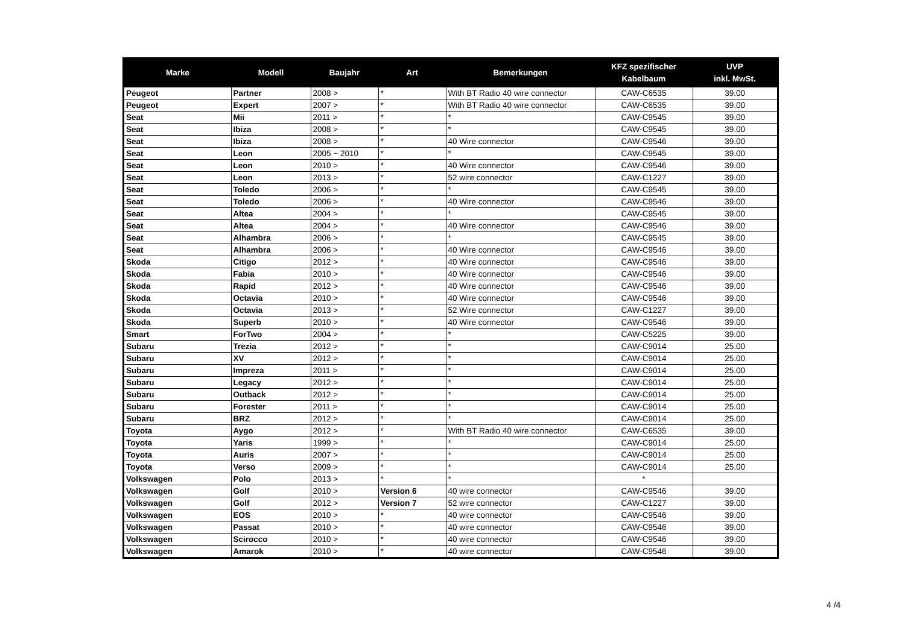| Marke | Modell | Baujahr | Art | Bemerkungen | KFZ spezifischer Kabelbaum | UVP inkl. MwSt. |
| --- | --- | --- | --- | --- | --- | --- |
| Peugeot | Partner | 2008 > | * | With BT Radio 40 wire connector | CAW-C6535 | 39.00 |
| Peugeot | Expert | 2007 > | * | With BT Radio 40 wire connector | CAW-C6535 | 39.00 |
| Seat | Mii | 2011 > | * | * | CAW-C9545 | 39.00 |
| Seat | Ibiza | 2008 > | * | * | CAW-C9545 | 39.00 |
| Seat | Ibiza | 2008 > | * | 40 Wire connector | CAW-C9546 | 39.00 |
| Seat | Leon | 2005 ~ 2010 | * | * | CAW-C9545 | 39.00 |
| Seat | Leon | 2010 > | * | 40 Wire connector | CAW-C9546 | 39.00 |
| Seat | Leon | 2013 > | * | 52 wire connector | CAW-C1227 | 39.00 |
| Seat | Toledo | 2006 > | * | * | CAW-C9545 | 39.00 |
| Seat | Toledo | 2006 > | * | 40 Wire connector | CAW-C9546 | 39.00 |
| Seat | Altea | 2004 > | * | * | CAW-C9545 | 39.00 |
| Seat | Altea | 2004 > | * | 40 Wire connector | CAW-C9546 | 39.00 |
| Seat | Alhambra | 2006 > | * | * | CAW-C9545 | 39.00 |
| Seat | Alhambra | 2006 > | * | 40 Wire connector | CAW-C9546 | 39.00 |
| Skoda | Citigo | 2012 > | * | 40 Wire connector | CAW-C9546 | 39.00 |
| Skoda | Fabia | 2010 > | * | 40 Wire connector | CAW-C9546 | 39.00 |
| Skoda | Rapid | 2012 > | * | 40 Wire connector | CAW-C9546 | 39.00 |
| Skoda | Octavia | 2010 > | * | 40 Wire connector | CAW-C9546 | 39.00 |
| Skoda | Octavia | 2013 > | * | 52 Wire connector | CAW-C1227 | 39.00 |
| Skoda | Superb | 2010 > | * | 40 Wire connector | CAW-C9546 | 39.00 |
| Smart | ForTwo | 2004 > | * | * | CAW-C5225 | 39.00 |
| Subaru | Trezia | 2012 > | * | * | CAW-C9014 | 25.00 |
| Subaru | XV | 2012 > | * | * | CAW-C9014 | 25.00 |
| Subaru | Impreza | 2011 > | * | * | CAW-C9014 | 25.00 |
| Subaru | Legacy | 2012 > | * | * | CAW-C9014 | 25.00 |
| Subaru | Outback | 2012 > | * | * | CAW-C9014 | 25.00 |
| Subaru | Forester | 2011 > | * | * | CAW-C9014 | 25.00 |
| Subaru | BRZ | 2012 > | * | * | CAW-C9014 | 25.00 |
| Toyota | Aygo | 2012 > | * | With BT Radio 40 wire connector | CAW-C6535 | 39.00 |
| Toyota | Yaris | 1999 > | * | * | CAW-C9014 | 25.00 |
| Toyota | Auris | 2007 > | * | * | CAW-C9014 | 25.00 |
| Toyota | Verso | 2009 > | * | * | CAW-C9014 | 25.00 |
| Volkswagen | Polo | 2013 > | * | * | * | |
| Volkswagen | Golf | 2010 > | Version 6 | 40 wire connector | CAW-C9546 | 39.00 |
| Volkswagen | Golf | 2012 > | Version 7 | 52 wire connector | CAW-C1227 | 39.00 |
| Volkswagen | EOS | 2010 > | * | 40 wire connector | CAW-C9546 | 39.00 |
| Volkswagen | Passat | 2010 > | * | 40 wire connector | CAW-C9546 | 39.00 |
| Volkswagen | Scirocco | 2010 > | * | 40 wire connector | CAW-C9546 | 39.00 |
| Volkswagen | Amarok | 2010 > | * | 40 wire connector | CAW-C9546 | 39.00 |
4 /4